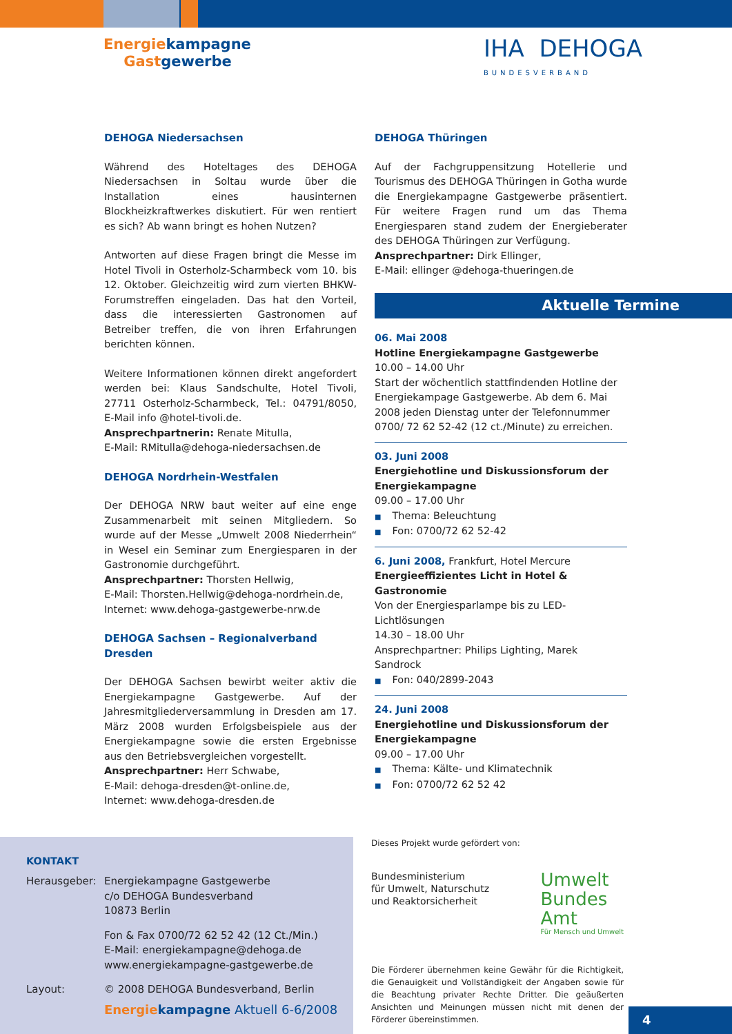Energiekampagne
Gastgewerbe
IHA DEHOGA
BUNDESVERBAND
DEHOGA Niedersachsen
Während des Hoteltages des DEHOGA Niedersachsen in Soltau wurde über die Installation eines hausinternen Blockheizkraftwerkes diskutiert. Für wen rentiert es sich? Ab wann bringt es hohen Nutzen?
Antworten auf diese Fragen bringt die Messe im Hotel Tivoli in Osterholz-Scharmbeck vom 10. bis 12. Oktober. Gleichzeitig wird zum vierten BHKW-Forumstreffen eingeladen. Das hat den Vorteil, dass die interessierten Gastronomen auf Betreiber treffen, die von ihren Erfahrungen berichten können.
Weitere Informationen können direkt angefordert werden bei: Klaus Sandschulte, Hotel Tivoli, 27711 Osterholz-Scharmbeck, Tel.: 04791/8050, E-Mail info @hotel-tivoli.de.
Ansprechpartnerin: Renate Mitulla,
E-Mail: RMitulla@dehoga-niedersachsen.de
DEHOGA Nordrhein-Westfalen
Der DEHOGA NRW baut weiter auf eine enge Zusammenarbeit mit seinen Mitgliedern. So wurde auf der Messe „Umwelt 2008 Niederrhein“ in Wesel ein Seminar zum Energiesparen in der Gastronomie durchgeführt.
Ansprechpartner: Thorsten Hellwig,
E-Mail: Thorsten.Hellwig@dehoga-nordrhein.de,
Internet: www.dehoga-gastgewerbe-nrw.de
DEHOGA Sachsen – Regionalverband Dresden
Der DEHOGA Sachsen bewirbt weiter aktiv die Energiekampagne Gastgewerbe. Auf der Jahresmitgliederversammlung in Dresden am 17. März 2008 wurden Erfolgsbeispiele aus der Energiekampagne sowie die ersten Ergebnisse aus den Betriebsvergleichen vorgestellt.
Ansprechpartner: Herr Schwabe,
E-Mail: dehoga-dresden@t-online.de,
Internet: www.dehoga-dresden.de
DEHOGA Thüringen
Auf der Fachgruppensitzung Hotellerie und Tourismus des DEHOGA Thüringen in Gotha wurde die Energiekampagne Gastgewerbe präsentiert. Für weitere Fragen rund um das Thema Energiesparen stand zudem der Energieberater des DEHOGA Thüringen zur Verfügung.
Ansprechpartner: Dirk Ellinger,
E-Mail: ellinger @dehoga-thueringen.de
Aktuelle Termine
06. Mai 2008
Hotline Energiekampagne Gastgewerbe
10.00 – 14.00 Uhr
Start der wöchentlich stattfindenden Hotline der Energiekampage Gastgewerbe. Ab dem 6. Mai 2008 jeden Dienstag unter der Telefonnummer 0700/ 72 62 52-42 (12 ct./Minute) zu erreichen.
03. Juni 2008
Energiehotline und Diskussionsforum der Energiekampagne
09.00 – 17.00 Uhr
■ Thema: Beleuchtung
■ Fon: 0700/72 62 52-42
6. Juni 2008, Frankfurt, Hotel Mercure
Energieeffizientes Licht in Hotel & Gastronomie
Von der Energiesparlampe bis zu LED-Lichtlösungen
14.30 – 18.00 Uhr
Ansprechpartner: Philips Lighting, Marek Sandrock
■ Fon: 040/2899-2043
24. Juni 2008
Energiehotline und Diskussionsforum der Energiekampagne
09.00 – 17.00 Uhr
■ Thema: Kälte- und Klimatechnik
■ Fon: 0700/72 62 52 42
KONTAKT
| Herausgeber: | Energiekampagne Gastgewerbe c/o DEHOGA Bundesverband 10873 Berlin |
| | Fon & Fax 0700/72 62 52 42 (12 Ct./Min.) E-Mail: energiekampagne@dehoga.de www.energiekampagne-gastgewerbe.de |
| Layout: | © 2008 DEHOGA Bundesverband, Berlin |
Dieses Projekt wurde gefördert von:
Bundesministerium
für Umwelt, Naturschutz
und Reaktorsicherheit
Umwelt
Bundes
Amt
Für Mensch und Umwelt
Die Förderer übernehmen keine Gewähr für die Richtigkeit, die Genauigkeit und Vollständigkeit der Angaben sowie für die Beachtung privater Rechte Dritter. Die geäußerten Ansichten und Meinungen müssen nicht mit denen der Förderer übereinstimmen.
Energiekampagne Aktuell 6-6/2008
4